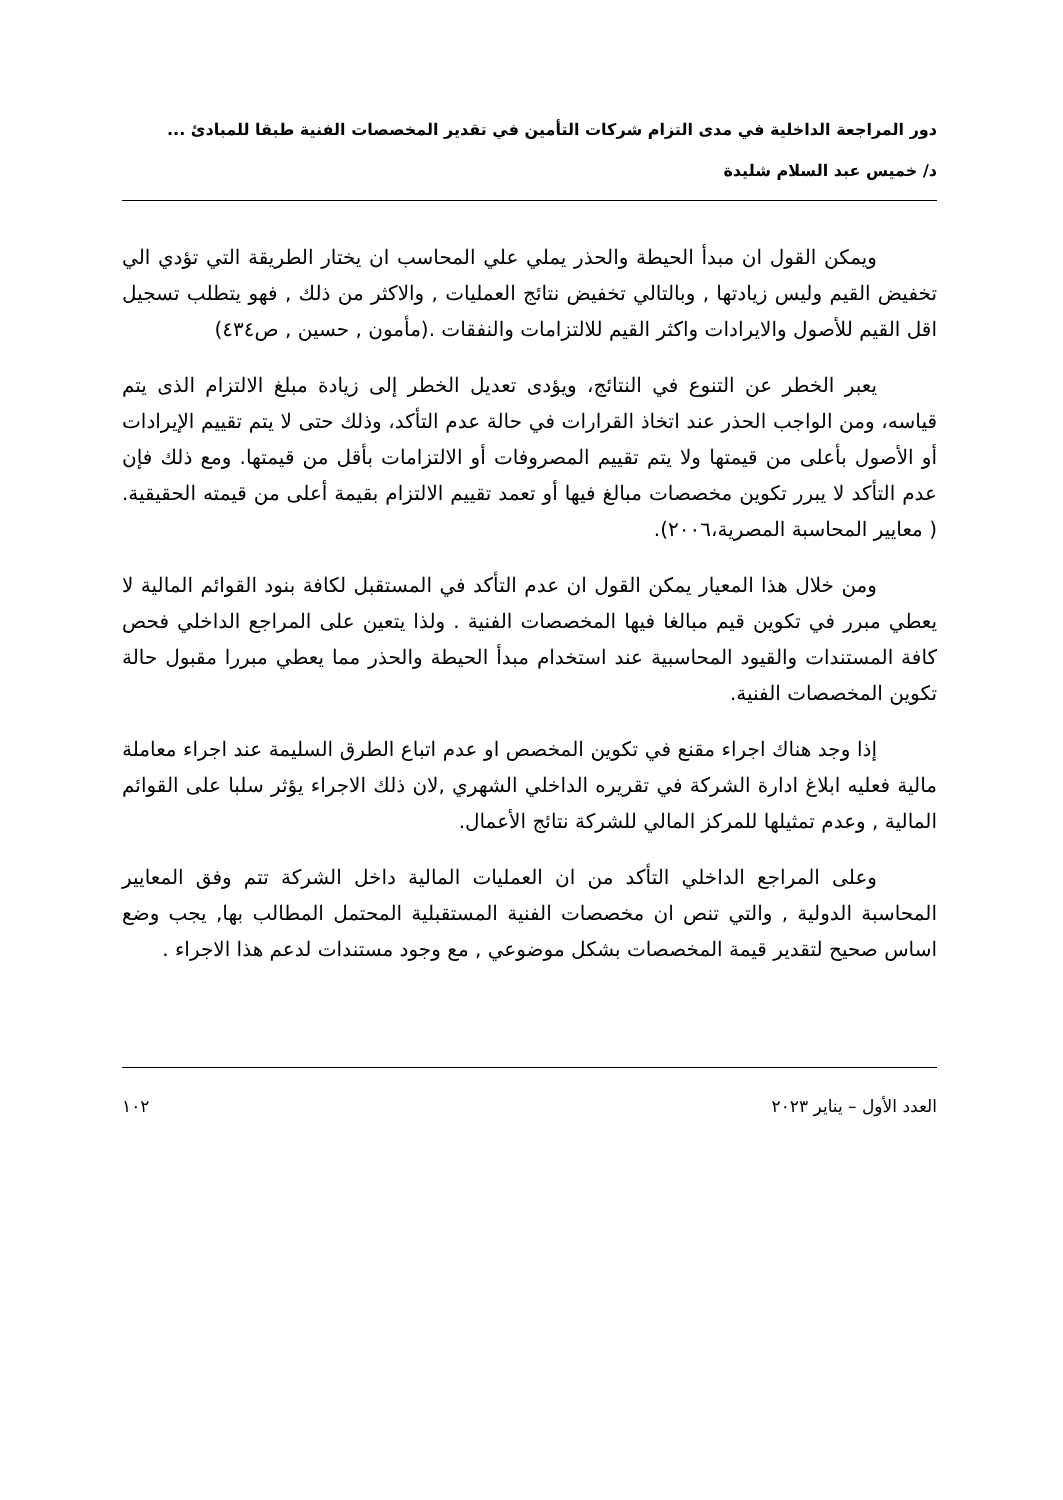دور المراجعة الداخلية في مدى التزام شركات التأمين في تقدير المخصصات الفنية طبقا للمبادئ ...
د/ خميس عبد السلام شليدة
ويمكن القول ان مبدأ الحيطة والحذر يملي علي المحاسب ان يختار الطريقة التي تؤدي الي تخفيض القيم وليس زيادتها , وبالتالي تخفيض نتائج العمليات , والاكثر من ذلك , فهو يتطلب تسجيل اقل القيم للأصول والايرادات واكثر القيم للالتزامات والنفقات .(مأمون , حسين , ص٤٣٤)
يعبر الخطر عن التنوع في النتائج، ويؤدى تعديل الخطر إلى زيادة مبلغ الالتزام الذى يتم قياسه، ومن الواجب الحذر عند اتخاذ القرارات في حالة عدم التأكد، وذلك حتى لا يتم تقييم الإيرادات أو الأصول بأعلى من قيمتها ولا يتم تقييم المصروفات أو الالتزامات بأقل من قيمتها. ومع ذلك فإن عدم التأكد لا يبرر تكوين مخصصات مبالغ فيها أو تعمد تقييم الالتزام بقيمة أعلى من قيمته الحقيقية. ( معايير المحاسبة المصرية،٢٠٠٦).
ومن خلال هذا المعيار يمكن القول ان عدم التأكد في المستقبل لكافة بنود القوائم المالية لا يعطي مبرر في تكوين قيم مبالغا فيها المخصصات الفنية . ولذا يتعين على المراجع الداخلي فحص كافة المستندات والقيود المحاسبية عند استخدام مبدأ الحيطة والحذر مما يعطي مبررا مقبول حالة تكوين المخصصات الفنية.
إذا وجد هناك اجراء مقنع في تكوين المخصص او عدم اتباع الطرق السليمة عند اجراء معاملة مالية فعليه ابلاغ ادارة الشركة في تقريره الداخلي الشهري ,لان ذلك الاجراء يؤثر سلبا على القوائم المالية , وعدم تمثيلها للمركز المالي للشركة نتائج الأعمال.
وعلى المراجع الداخلي التأكد من ان العمليات المالية داخل الشركة تتم وفق المعايير المحاسبة الدولية , والتي تنص ان مخصصات الفنية المستقبلية المحتمل المطالب بها, يجب وضع اساس صحيح لتقدير قيمة المخصصات بشكل موضوعي , مع وجود مستندات لدعم هذا الاجراء .
العدد الأول – يناير ٢٠٢٣ ١٠٢